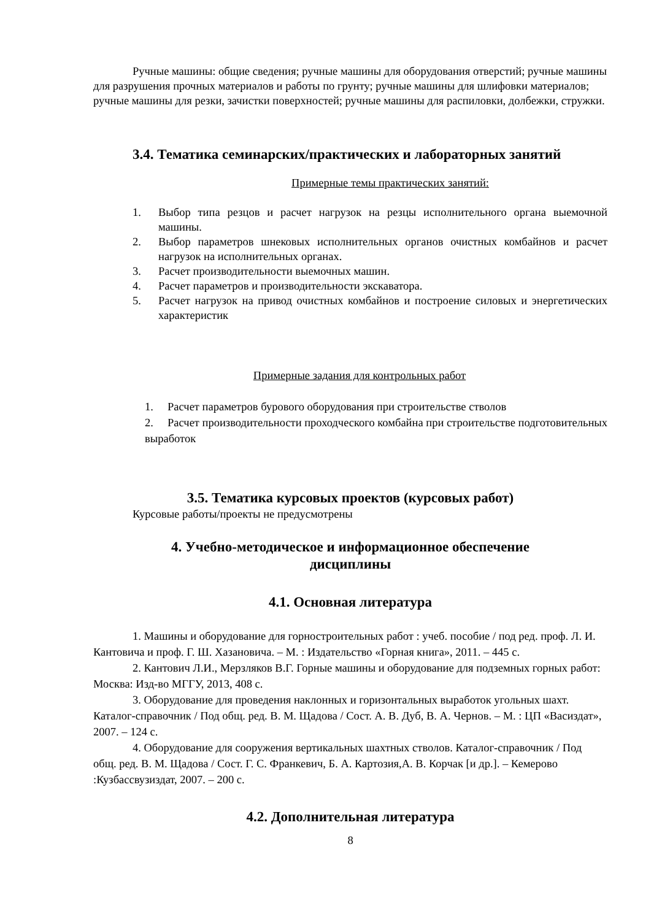Ручные машины: общие сведения; ручные машины для оборудования отверстий; ручные машины для разрушения прочных материалов и работы по грунту; ручные машины для шлифовки материалов; ручные машины для резки, зачистки поверхностей; ручные машины для распиловки, долбежки, стружки.
3.4. Тематика семинарских/практических и лабораторных занятий
Примерные темы практических занятий:
1. Выбор типа резцов и расчет нагрузок на резцы исполнительного органа выемочной машины.
2. Выбор параметров шнековых исполнительных органов очистных комбайнов и расчет нагрузок на исполнительных органах.
3. Расчет производительности выемочных машин.
4. Расчет параметров и производительности экскаватора.
5. Расчет нагрузок на привод очистных комбайнов и построение силовых и энергетических характеристик
Примерные задания для контрольных работ
1. Расчет параметров бурового оборудования при строительстве стволов
2. Расчет производительности проходческого комбайна при строительстве подготовительных выработок
3.5. Тематика курсовых проектов (курсовых работ)
Курсовые работы/проекты не предусмотрены
4. Учебно-методическое и информационное обеспечение
дисциплины
4.1. Основная литература
1. Машины и оборудование для горностроительных работ : учеб. пособие / под ред. проф. Л. И. Кантовича и проф. Г. Ш. Хазановича. – М. : Издательство «Горная книга», 2011. – 445 с.
2. Кантович Л.И., Мерзляков В.Г. Горные машины и оборудование для подземных горных работ: Москва: Изд-во МГГУ, 2013, 408 с.
3. Оборудование для проведения наклонных и горизонтальных выработок угольных шахт. Каталог-справочник / Под общ. ред. В. М. Щадова / Сост. А. В. Дуб, В. А. Чернов. – М. : ЦП «Васиздат», 2007. – 124 с.
4. Оборудование для сооружения вертикальных шахтных стволов. Каталог-справочник / Под общ. ред. В. М. Щадова / Сост. Г. С. Франкевич, Б. А. Картозия,А. В. Корчак [и др.]. – Кемерово :Кузбассвузиздат, 2007. – 200 с.
4.2. Дополнительная литература
8